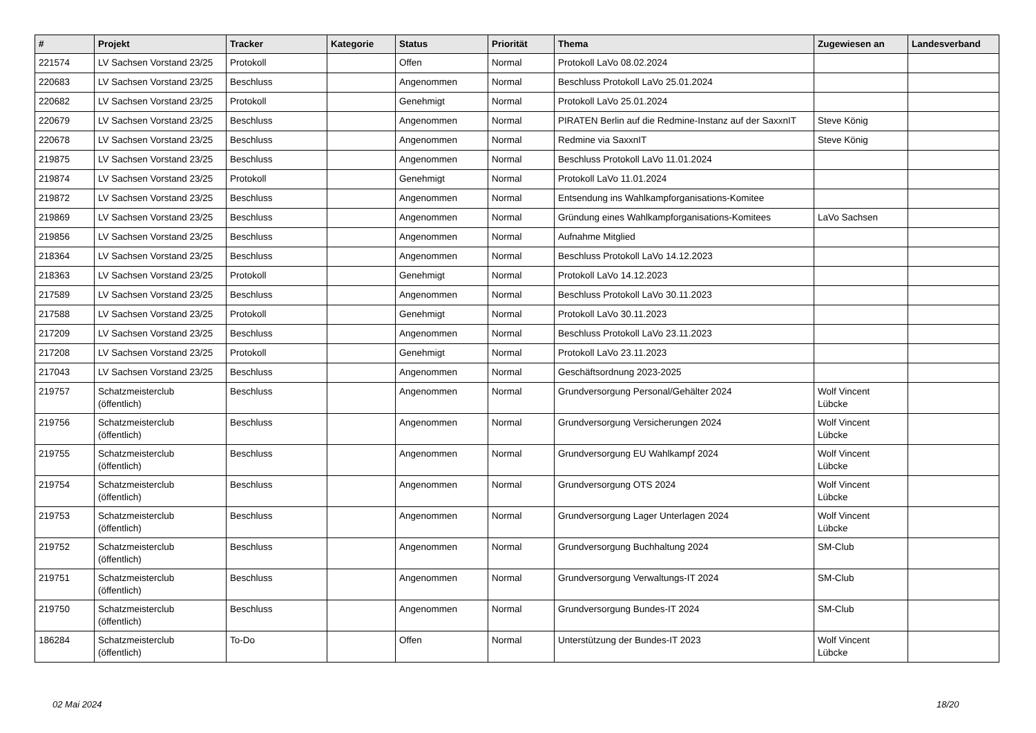| # | Projekt | Tracker | Kategorie | Status | Priorität | Thema | Zugewiesen an | Landesverband |
| --- | --- | --- | --- | --- | --- | --- | --- | --- |
| 221574 | LV Sachsen Vorstand 23/25 | Protokoll | | Offen | Normal | Protokoll LaVo 08.02.2024 | | |
| 220683 | LV Sachsen Vorstand 23/25 | Beschluss | | Angenommen | Normal | Beschluss Protokoll LaVo 25.01.2024 | | |
| 220682 | LV Sachsen Vorstand 23/25 | Protokoll | | Genehmigt | Normal | Protokoll LaVo 25.01.2024 | | |
| 220679 | LV Sachsen Vorstand 23/25 | Beschluss | | Angenommen | Normal | PIRATEN Berlin auf die Redmine-Instanz auf der SaxxnIT | Steve König | |
| 220678 | LV Sachsen Vorstand 23/25 | Beschluss | | Angenommen | Normal | Redmine via SaxxnIT | Steve König | |
| 219875 | LV Sachsen Vorstand 23/25 | Beschluss | | Angenommen | Normal | Beschluss Protokoll LaVo 11.01.2024 | | |
| 219874 | LV Sachsen Vorstand 23/25 | Protokoll | | Genehmigt | Normal | Protokoll LaVo 11.01.2024 | | |
| 219872 | LV Sachsen Vorstand 23/25 | Beschluss | | Angenommen | Normal | Entsendung ins Wahlkampforganisations-Komitee | | |
| 219869 | LV Sachsen Vorstand 23/25 | Beschluss | | Angenommen | Normal | Gründung eines Wahlkampforganisations-Komitees | LaVo Sachsen | |
| 219856 | LV Sachsen Vorstand 23/25 | Beschluss | | Angenommen | Normal | Aufnahme Mitglied | | |
| 218364 | LV Sachsen Vorstand 23/25 | Beschluss | | Angenommen | Normal | Beschluss Protokoll LaVo 14.12.2023 | | |
| 218363 | LV Sachsen Vorstand 23/25 | Protokoll | | Genehmigt | Normal | Protokoll LaVo 14.12.2023 | | |
| 217589 | LV Sachsen Vorstand 23/25 | Beschluss | | Angenommen | Normal | Beschluss Protokoll LaVo 30.11.2023 | | |
| 217588 | LV Sachsen Vorstand 23/25 | Protokoll | | Genehmigt | Normal | Protokoll LaVo 30.11.2023 | | |
| 217209 | LV Sachsen Vorstand 23/25 | Beschluss | | Angenommen | Normal | Beschluss Protokoll LaVo 23.11.2023 | | |
| 217208 | LV Sachsen Vorstand 23/25 | Protokoll | | Genehmigt | Normal | Protokoll LaVo 23.11.2023 | | |
| 217043 | LV Sachsen Vorstand 23/25 | Beschluss | | Angenommen | Normal | Geschäftsordnung 2023-2025 | | |
| 219757 | Schatzmeisterclub (öffentlich) | Beschluss | | Angenommen | Normal | Grundversorgung Personal/Gehälter 2024 | Wolf Vincent Lübcke | |
| 219756 | Schatzmeisterclub (öffentlich) | Beschluss | | Angenommen | Normal | Grundversorgung Versicherungen 2024 | Wolf Vincent Lübcke | |
| 219755 | Schatzmeisterclub (öffentlich) | Beschluss | | Angenommen | Normal | Grundversorgung EU Wahlkampf 2024 | Wolf Vincent Lübcke | |
| 219754 | Schatzmeisterclub (öffentlich) | Beschluss | | Angenommen | Normal | Grundversorgung OTS 2024 | Wolf Vincent Lübcke | |
| 219753 | Schatzmeisterclub (öffentlich) | Beschluss | | Angenommen | Normal | Grundversorgung Lager Unterlagen 2024 | Wolf Vincent Lübcke | |
| 219752 | Schatzmeisterclub (öffentlich) | Beschluss | | Angenommen | Normal | Grundversorgung Buchhaltung 2024 | SM-Club | |
| 219751 | Schatzmeisterclub (öffentlich) | Beschluss | | Angenommen | Normal | Grundversorgung Verwaltungs-IT 2024 | SM-Club | |
| 219750 | Schatzmeisterclub (öffentlich) | Beschluss | | Angenommen | Normal | Grundversorgung Bundes-IT 2024 | SM-Club | |
| 186284 | Schatzmeisterclub (öffentlich) | To-Do | | Offen | Normal | Unterstützung der Bundes-IT 2023 | Wolf Vincent Lübcke | |
02 Mai 2024 18/20